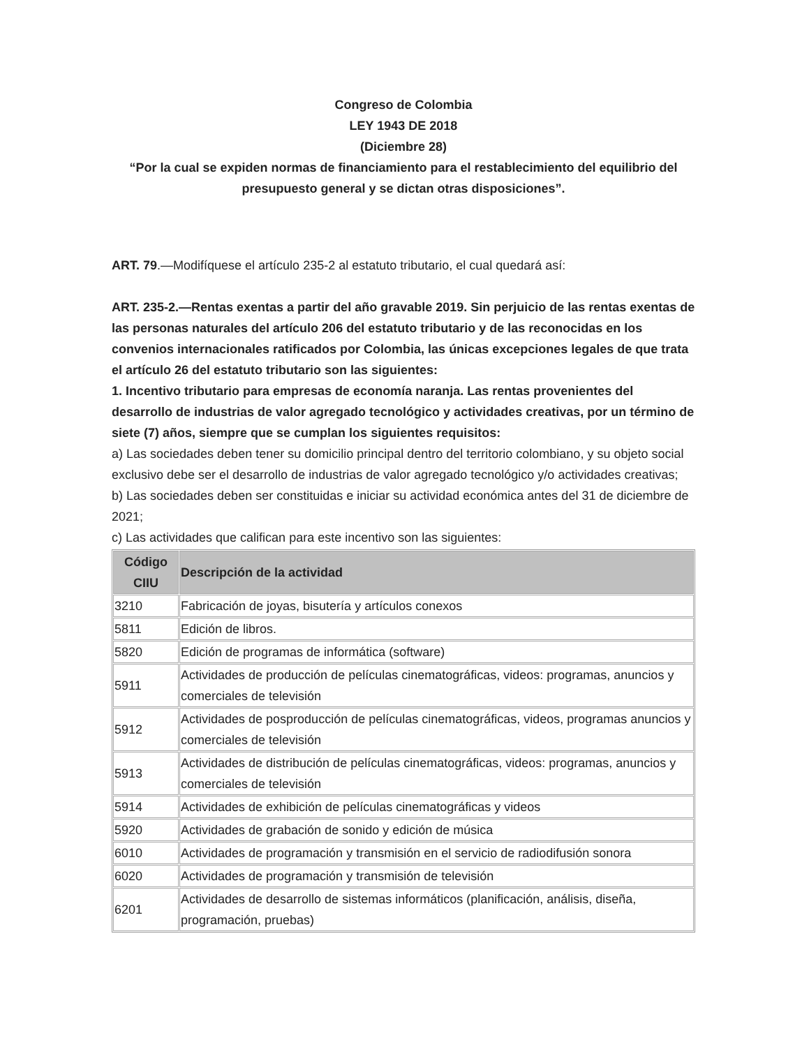Congreso de Colombia
LEY 1943 DE 2018
(Diciembre 28)
“Por la cual se expiden normas de financiamiento para el restablecimiento del equilibrio del presupuesto general y se dictan otras disposiciones”.
ART. 79.—Modifíquese el artículo 235-2 al estatuto tributario, el cual quedará así:
ART. 235-2.—Rentas exentas a partir del año gravable 2019. Sin perjuicio de las rentas exentas de las personas naturales del artículo 206 del estatuto tributario y de las reconocidas en los convenios internacionales ratificados por Colombia, las únicas excepciones legales de que trata el artículo 26 del estatuto tributario son las siguientes:
1. Incentivo tributario para empresas de economía naranja. Las rentas provenientes del desarrollo de industrias de valor agregado tecnológico y actividades creativas, por un término de siete (7) años, siempre que se cumplan los siguientes requisitos:
a) Las sociedades deben tener su domicilio principal dentro del territorio colombiano, y su objeto social exclusivo debe ser el desarrollo de industrias de valor agregado tecnológico y/o actividades creativas;
b) Las sociedades deben ser constituidas e iniciar su actividad económica antes del 31 de diciembre de 2021;
c) Las actividades que califican para este incentivo son las siguientes:
| Código CIIU | Descripción de la actividad |
| --- | --- |
| 3210 | Fabricación de joyas, bisutería y artículos conexos |
| 5811 | Edición de libros. |
| 5820 | Edición de programas de informática (software) |
| 5911 | Actividades de producción de películas cinematográficas, videos: programas, anuncios y comerciales de televisión |
| 5912 | Actividades de posproducción de películas cinematográficas, videos, programas anuncios y comerciales de televisión |
| 5913 | Actividades de distribución de películas cinematográficas, videos: programas, anuncios y comerciales de televisión |
| 5914 | Actividades de exhibición de películas cinematográficas y videos |
| 5920 | Actividades de grabación de sonido y edición de música |
| 6010 | Actividades de programación y transmisión en el servicio de radiodifusión sonora |
| 6020 | Actividades de programación y transmisión de televisión |
| 6201 | Actividades de desarrollo de sistemas informáticos (planificación, análisis, diseña, programación, pruebas) |